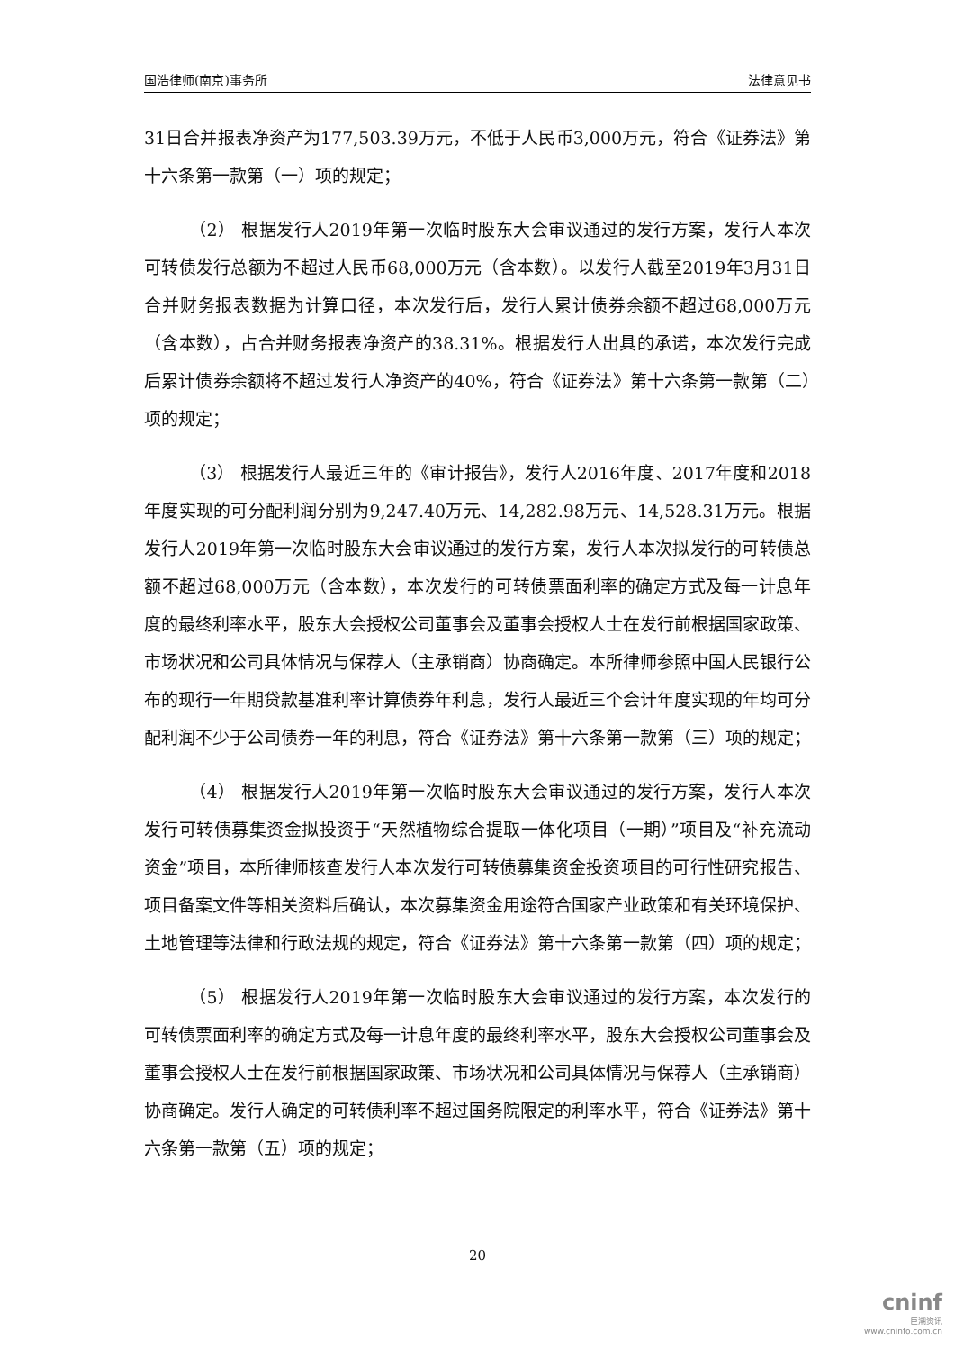国浩律师(南京)事务所 法律意见书
31日合并报表净资产为177,503.39万元，不低于人民币3,000万元，符合《证券法》第十六条第一款第（一）项的规定；
（2） 根据发行人2019年第一次临时股东大会审议通过的发行方案，发行人本次可转债发行总额为不超过人民币68,000万元（含本数）。以发行人截至2019年3月31日合并财务报表数据为计算口径，本次发行后，发行人累计债券余额不超过68,000万元（含本数），占合并财务报表净资产的38.31%。根据发行人出具的承诺，本次发行完成后累计债券余额将不超过发行人净资产的40%，符合《证券法》第十六条第一款第（二）项的规定；
（3） 根据发行人最近三年的《审计报告》，发行人2016年度、2017年度和2018年度实现的可分配利润分别为9,247.40万元、14,282.98万元、14,528.31万元。根据发行人2019年第一次临时股东大会审议通过的发行方案，发行人本次拟发行的可转债总额不超过68,000万元（含本数），本次发行的可转债票面利率的确定方式及每一计息年度的最终利率水平，股东大会授权公司董事会及董事会授权人士在发行前根据国家政策、市场状况和公司具体情况与保荐人（主承销商）协商确定。本所律师参照中国人民银行公布的现行一年期贷款基准利率计算债券年利息，发行人最近三个会计年度实现的年均可分配利润不少于公司债券一年的利息，符合《证券法》第十六条第一款第（三）项的规定；
（4） 根据发行人2019年第一次临时股东大会审议通过的发行方案，发行人本次发行可转债募集资金拟投资于“天然植物综合提取一体化项目（一期）”项目及“补充流动资金”项目，本所律师核查发行人本次发行可转债募集资金投资项目的可行性研究报告、项目备案文件等相关资料后确认，本次募集资金用途符合国家产业政策和有关环境保护、土地管理等法律和行政法规的规定，符合《证券法》第十六条第一款第（四）项的规定；
（5） 根据发行人2019年第一次临时股东大会审议通过的发行方案，本次发行的可转债票面利率的确定方式及每一计息年度的最终利率水平，股东大会授权公司董事会及董事会授权人士在发行前根据国家政策、市场状况和公司具体情况与保荐人（主承销商）协商确定。发行人确定的可转债利率不超过国务院限定的利率水平，符合《证券法》第十六条第一款第（五）项的规定；
20
cninf
巨潮资讯
www.cninfo.com.cn